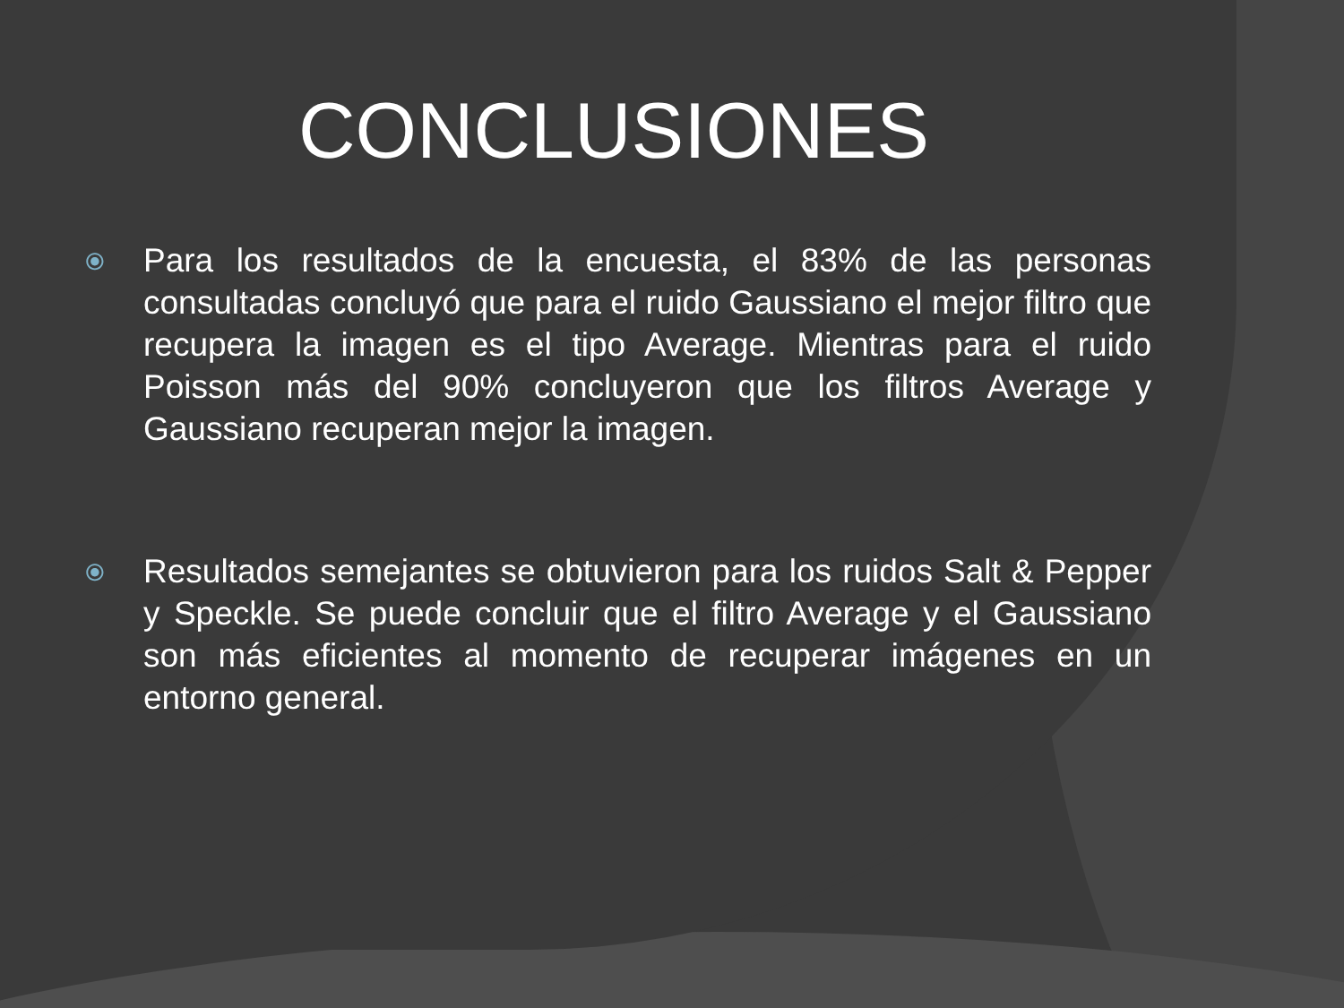CONCLUSIONES
⦿
Para los resultados de la encuesta, el 83% de las personas consultadas concluyó que para el ruido Gaussiano el mejor filtro que recupera la imagen es el tipo Average. Mientras para el ruido Poisson más del 90% concluyeron que los filtros Average y Gaussiano recuperan mejor la imagen.
⦿
Resultados semejantes se obtuvieron para los ruidos Salt & Pepper y Speckle. Se puede concluir que el filtro Average y el Gaussiano son más eficientes al momento de recuperar imágenes en un entorno general.